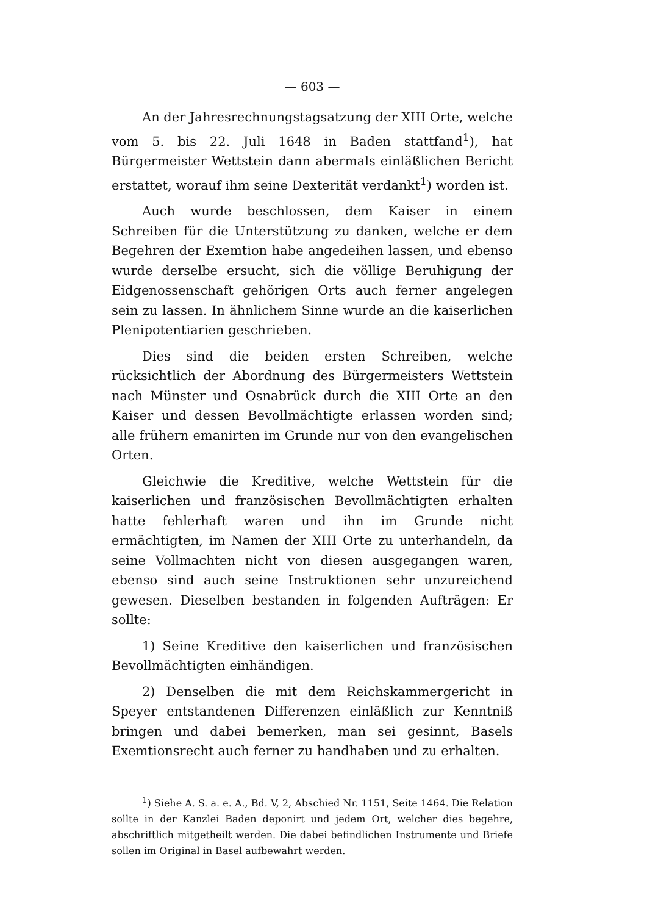— 603 —
An der Jahresrechnungstagsatzung der XIII Orte, welche vom 5. bis 22. Juli 1648 in Baden stattfand<sup>1</sup>), hat Bürgermeister Wettstein dann abermals einläßlichen Bericht erstattet, worauf ihm seine Dexterität verdankt<sup>1</sup>) worden ist.
Auch wurde beschlossen, dem Kaiser in einem Schreiben für die Unterstützung zu danken, welche er dem Begehren der Exemtion habe angedeihen lassen, und ebenso wurde derselbe ersucht, sich die völlige Beruhigung der Eidgenossenschaft gehörigen Orts auch ferner angelegen sein zu lassen. In ähnlichem Sinne wurde an die kaiserlichen Plenipotentiarien geschrieben.
Dies sind die beiden ersten Schreiben, welche rücksichtlich der Abordnung des Bürgermeisters Wettstein nach Münster und Osnabrück durch die XIII Orte an den Kaiser und dessen Bevollmächtigte erlassen worden sind; alle frühern emanirten im Grunde nur von den evangelischen Orten.
Gleichwie die Kreditive, welche Wettstein für die kaiserlichen und französischen Bevollmächtigten erhalten hatte fehlerhaft waren und ihn im Grunde nicht ermächtigten, im Namen der XIII Orte zu unterhandeln, da seine Vollmachten nicht von diesen ausgegangen waren, ebenso sind auch seine Instruktionen sehr unzureichend gewesen. Dieselben bestanden in folgenden Aufträgen: Er sollte:
1) Seine Kreditive den kaiserlichen und französischen Bevollmächtigten einhändigen.
2) Denselben die mit dem Reichskammergericht in Speyer entstandenen Differenzen einläßlich zur Kenntniß bringen und dabei bemerken, man sei gesinnt, Basels Exemtionsrecht auch ferner zu handhaben und zu erhalten.
<sup>1</sup>) Siehe A. S. a. e. A., Bd. V, 2, Abschied Nr. 1151, Seite 1464. Die Relation sollte in der Kanzlei Baden deponirt und jedem Ort, welcher dies begehre, abschriftlich mitgetheilt werden. Die dabei befindlichen Instrumente und Briefe sollen im Original in Basel aufbewahrt werden.